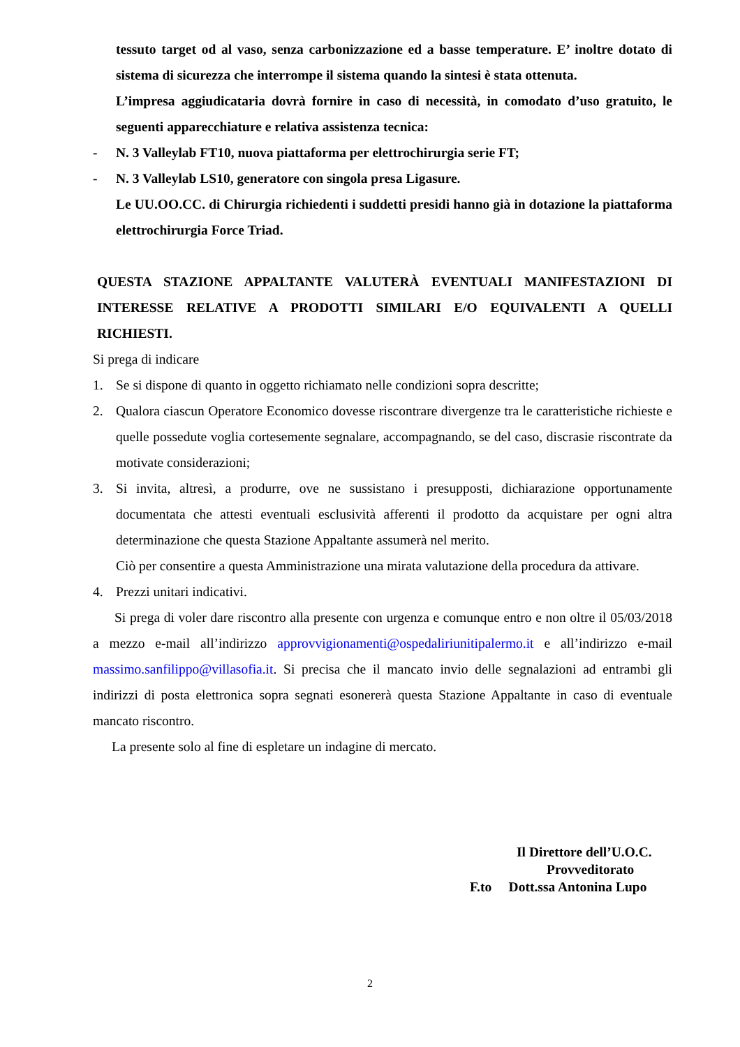tessuto target od al vaso, senza carbonizzazione ed a basse temperature. E’ inoltre dotato di sistema di sicurezza che interrompe il sistema quando la sintesi è stata ottenuta.
L’impresa aggiudicataria dovrà fornire in caso di necessità, in comodato d’uso gratuito, le seguenti apparecchiature e relativa assistenza tecnica:
- N. 3 Valleylab FT10, nuova piattaforma per elettrochirurgia serie FT;
- N. 3 Valleylab LS10, generatore con singola presa Ligasure.
Le UU.OO.CC. di Chirurgia richiedenti i suddetti presidi hanno già in dotazione la piattaforma elettrochirurgia Force Triad.
QUESTA STAZIONE APPALTANTE VALUTERÀ EVENTUALI MANIFESTAZIONI DI INTERESSE RELATIVE A PRODOTTI SIMILARI E/O EQUIVALENTI A QUELLI RICHIESTI.
Si prega di indicare
1. Se si dispone di quanto in oggetto richiamato nelle condizioni sopra descritte;
2. Qualora ciascun Operatore Economico dovesse riscontrare divergenze tra le caratteristiche richieste e quelle possedute voglia cortesemente segnalare, accompagnando, se del caso, discrasie riscontrate da motivate considerazioni;
3. Si invita, altresì, a produrre, ove ne sussistano i presupposti, dichiarazione opportunamente documentata che attesti eventuali esclusività afferenti il prodotto da acquistare per ogni altra determinazione che questa Stazione Appaltante assumerà nel merito.
Ciò per consentire a questa Amministrazione una mirata valutazione della procedura da attivare.
4. Prezzi unitari indicativi.
Si prega di voler dare riscontro alla presente con urgenza e comunque entro e non oltre il 05/03/2018 a mezzo e-mail all’indirizzo approvvigionamenti@ospedaliriunitipalermo.it e all’indirizzo e-mail massimo.sanfilippo@villasofia.it. Si precisa che il mancato invio delle segnalazioni ad entrambi gli indirizzi di posta elettronica sopra segnati esonererà questa Stazione Appaltante in caso di eventuale mancato riscontro.
La presente solo al fine di espletare un indagine di mercato.
Il Direttore dell’U.O.C.
Provveditorato
F.to Dott.ssa Antonina Lupo
2